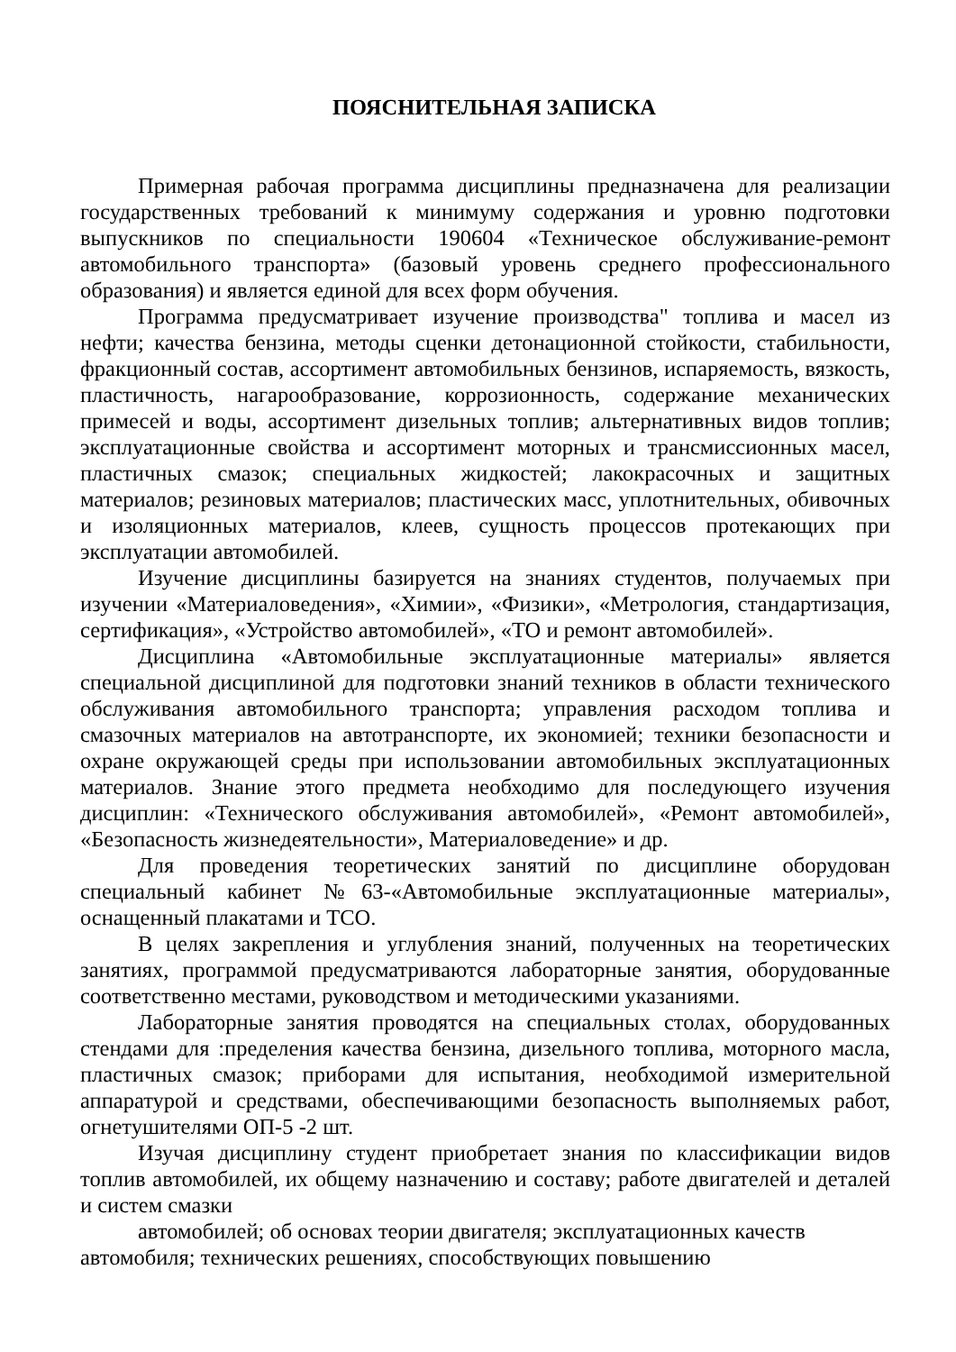ПОЯСНИТЕЛЬНАЯ ЗАПИСКА
Примерная рабочая программа дисциплины предназначена для реализации государственных требований к минимуму содержания и уровню подготовки выпускников по специальности 190604 «Техническое обслуживание-ремонт автомобильного транспорта» (базовый уровень среднего профессионального образования) и является единой для всех форм обучения.
Программа предусматривает изучение производства" топлива и масел из нефти; качества бензина, методы сценки детонационной стойкости, стабильности, фракционный состав, ассортимент автомобильных бензинов, испаряемость, вязкость, пластичность, нагарообразование, коррозионность, содержание механических примесей и воды, ассортимент дизельных топлив; альтернативных видов топлив; эксплуатационные свойства и ассортимент моторных и трансмиссионных масел, пластичных смазок; специальных жидкостей; лакокрасочных и защитных материалов; резиновых материалов; пластических масс, уплотнительных, обивочных и изоляционных материалов, клеев, сущность процессов протекающих при эксплуатации автомобилей.
Изучение дисциплины базируется на знаниях студентов, получаемых при изучении «Материаловедения», «Химии», «Физики», «Метрология, стандартизация, сертификация», «Устройство автомобилей», «ТО и ремонт автомобилей».
Дисциплина «Автомобильные эксплуатационные материалы» является специальной дисциплиной для подготовки знаний техников в области технического обслуживания автомобильного транспорта; управления расходом топлива и смазочных материалов на автотранспорте, их экономией; техники безопасности и охране окружающей среды при использовании автомобильных эксплуатационных материалов. Знание этого предмета необходимо для последующего изучения дисциплин: «Технического обслуживания автомобилей», «Ремонт автомобилей», «Безопасность жизнедеятельности», Материаловедение» и др.
Для проведения теоретических занятий по дисциплине оборудован специальный кабинет №63-«Автомобильные эксплуатационные материалы», оснащенный плакатами и ТСО.
В целях закрепления и углубления знаний, полученных на теоретических занятиях, программой предусматриваются лабораторные занятия, оборудованные соответственно местами, руководством и методическими указаниями.
Лабораторные занятия проводятся на специальных столах, оборудованных стендами для :пределения качества бензина, дизельного топлива, моторного масла, пластичных смазок; приборами для испытания, необходимой измерительной аппаратурой и средствами, обеспечивающими безопасность выполняемых работ, огнетушителями ОП-5 -2 шт.
Изучая дисциплину студент приобретает знания по классификации видов топлив автомобилей, их общему назначению и составу; работе двигателей и деталей и систем смазки
автомобилей; об основах теории двигателя; эксплуатационных качеств
автомобиля; технических решениях, способствующих повышению